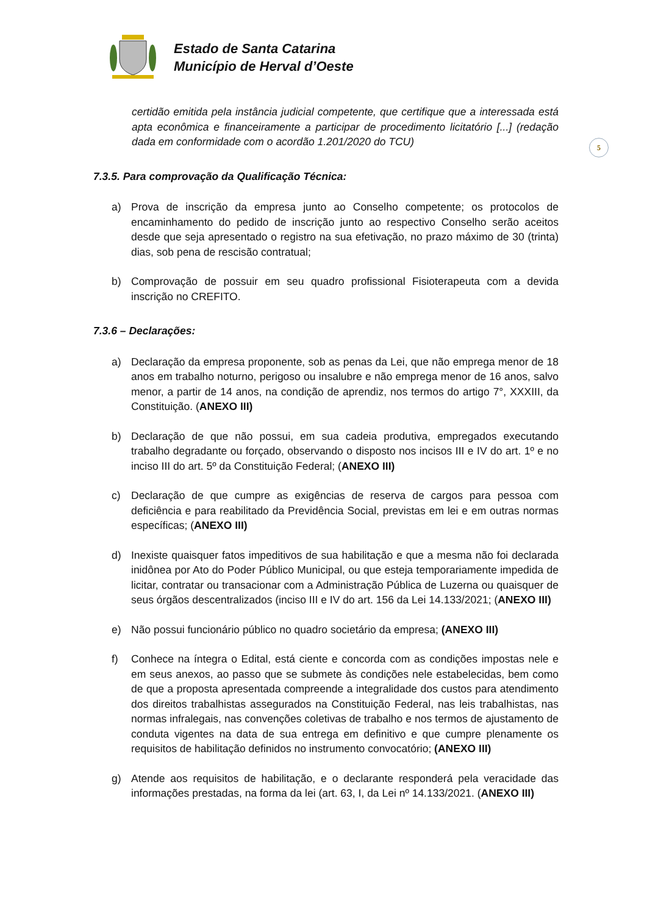5
Estado de Santa Catarina
Município de Herval d’Oeste
certidão emitida pela instância judicial competente, que certifique que a interessada está apta econômica e financeiramente a participar de procedimento licitatório [...] (redação dada em conformidade com o acordão 1.201/2020 do TCU)
7.3.5. Para comprovação da Qualificação Técnica:
a) Prova de inscrição da empresa junto ao Conselho competente; os protocolos de encaminhamento do pedido de inscrição junto ao respectivo Conselho serão aceitos desde que seja apresentado o registro na sua efetivação, no prazo máximo de 30 (trinta) dias, sob pena de rescisão contratual;
b) Comprovação de possuir em seu quadro profissional Fisioterapeuta com a devida inscrição no CREFITO.
7.3.6 – Declarações:
a) Declaração da empresa proponente, sob as penas da Lei, que não emprega menor de 18 anos em trabalho noturno, perigoso ou insalubre e não emprega menor de 16 anos, salvo menor, a partir de 14 anos, na condição de aprendiz, nos termos do artigo 7°, XXXIII, da Constituição. (ANEXO III)
b) Declaração de que não possui, em sua cadeia produtiva, empregados executando trabalho degradante ou forçado, observando o disposto nos incisos III e IV do art. 1º e no inciso III do art. 5º da Constituição Federal; (ANEXO III)
c) Declaração de que cumpre as exigências de reserva de cargos para pessoa com deficiência e para reabilitado da Previdência Social, previstas em lei e em outras normas específicas; (ANEXO III)
d) Inexiste quaisquer fatos impeditivos de sua habilitação e que a mesma não foi declarada inidônea por Ato do Poder Público Municipal, ou que esteja temporariamente impedida de licitar, contratar ou transacionar com a Administração Pública de Luzerna ou quaisquer de seus órgãos descentralizados (inciso III e IV do art. 156 da Lei 14.133/2021; (ANEXO III)
e) Não possui funcionário público no quadro societário da empresa; (ANEXO III)
f) Conhece na íntegra o Edital, está ciente e concorda com as condições impostas nele e em seus anexos, ao passo que se submete às condições nele estabelecidas, bem como de que a proposta apresentada compreende a integralidade dos custos para atendimento dos direitos trabalhistas assegurados na Constituição Federal, nas leis trabalhistas, nas normas infralegais, nas convenções coletivas de trabalho e nos termos de ajustamento de conduta vigentes na data de sua entrega em definitivo e que cumpre plenamente os requisitos de habilitação definidos no instrumento convocatório; (ANEXO III)
g) Atende aos requisitos de habilitação, e o declarante responderá pela veracidade das informações prestadas, na forma da lei (art. 63, I, da Lei nº 14.133/2021. (ANEXO III)